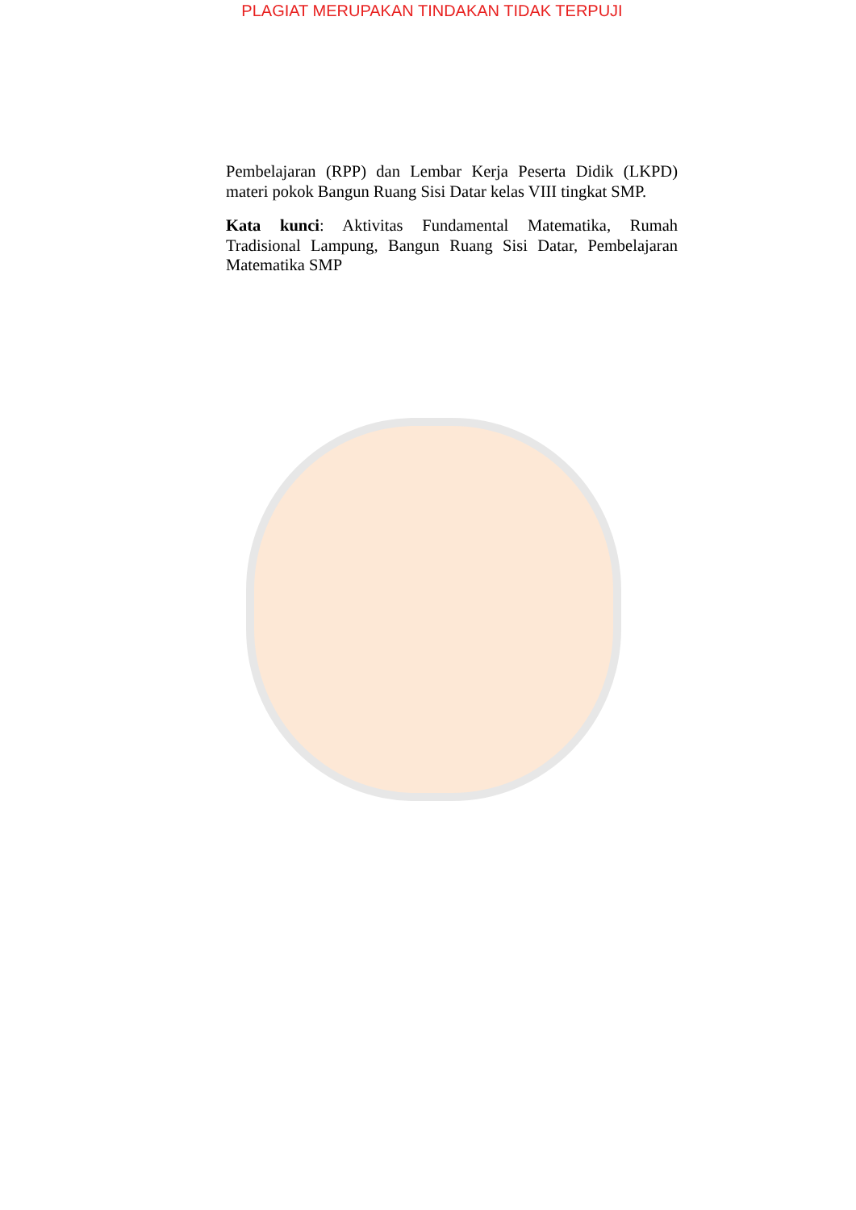PLAGIAT MERUPAKAN TINDAKAN TIDAK TERPUJI
Pembelajaran (RPP) dan Lembar Kerja Peserta Didik (LKPD) materi pokok Bangun Ruang Sisi Datar kelas VIII tingkat SMP.
Kata kunci: Aktivitas Fundamental Matematika, Rumah Tradisional Lampung, Bangun Ruang Sisi Datar, Pembelajaran Matematika SMP